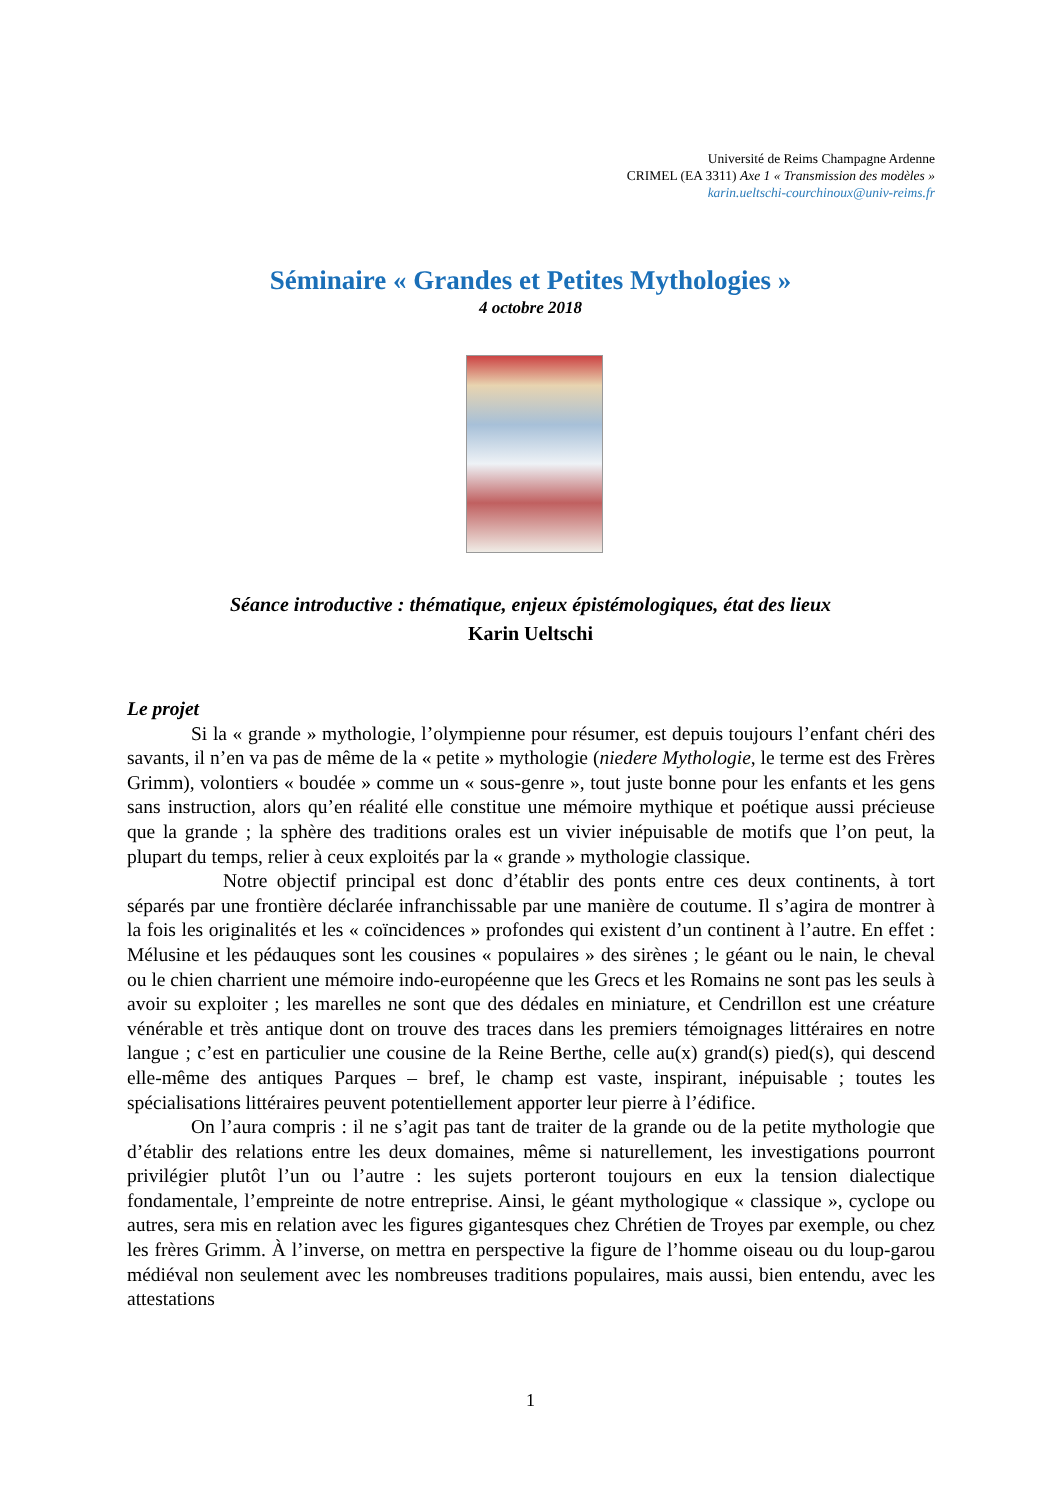Université de Reims Champagne Ardenne
CRIMEL (EA 3311) Axe 1 « Transmission des modèles »
karin.ueltschi-courchinoux@univ-reims.fr
Séminaire « Grandes et Petites Mythologies »
4 octobre 2018
Séance introductive : thématique, enjeux épistémologiques, état des lieux
Karin Ueltschi
Le projet
Si la « grande » mythologie, l’olympienne pour résumer, est depuis toujours l’enfant chéri des savants, il n’en va pas de même de la « petite » mythologie (niedere Mythologie, le terme est des Frères Grimm), volontiers « boudée » comme un « sous-genre », tout juste bonne pour les enfants et les gens sans instruction, alors qu’en réalité elle constitue une mémoire mythique et poétique aussi précieuse que la grande ; la sphère des traditions orales est un vivier inépuisable de motifs que l’on peut, la plupart du temps, relier à ceux exploités par la « grande » mythologie classique.
Notre objectif principal est donc d’établir des ponts entre ces deux continents, à tort séparés par une frontière déclarée infranchissable par une manière de coutume. Il s’agira de montrer à la fois les originalités et les « coïncidences » profondes qui existent d’un continent à l’autre. En effet : Mélusine et les pédauques sont les cousines « populaires » des sirènes ; le géant ou le nain, le cheval ou le chien charrient une mémoire indo-européenne que les Grecs et les Romains ne sont pas les seuls à avoir su exploiter ; les marelles ne sont que des dédales en miniature, et Cendrillon est une créature vénérable et très antique dont on trouve des traces dans les premiers témoignages littéraires en notre langue ; c’est en particulier une cousine de la Reine Berthe, celle au(x) grand(s) pied(s), qui descend elle-même des antiques Parques – bref, le champ est vaste, inspirant, inépuisable ; toutes les spécialisations littéraires peuvent potentiellement apporter leur pierre à l’édifice.
On l’aura compris : il ne s’agit pas tant de traiter de la grande ou de la petite mythologie que d’établir des relations entre les deux domaines, même si naturellement, les investigations pourront privilégier plutôt l’un ou l’autre : les sujets porteront toujours en eux la tension dialectique fondamentale, l’empreinte de notre entreprise. Ainsi, le géant mythologique « classique », cyclope ou autres, sera mis en relation avec les figures gigantesques chez Chrétien de Troyes par exemple, ou chez les frères Grimm. À l’inverse, on mettra en perspective la figure de l’homme oiseau ou du loup-garou médiéval non seulement avec les nombreuses traditions populaires, mais aussi, bien entendu, avec les attestations
1